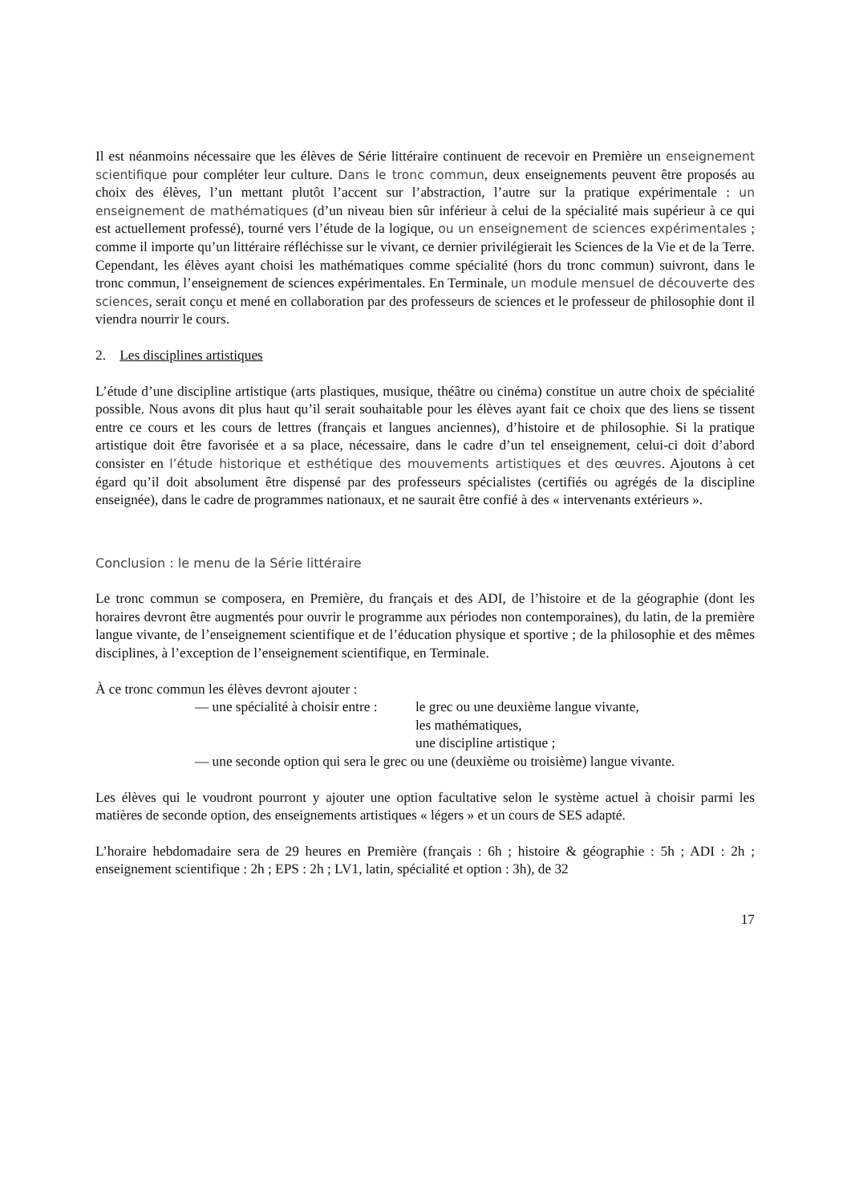Il est néanmoins nécessaire que les élèves de Série littéraire continuent de recevoir en Première un enseignement scientifique pour compléter leur culture. Dans le tronc commun, deux enseignements peuvent être proposés au choix des élèves, l’un mettant plutôt l’accent sur l’abstraction, l’autre sur la pratique expérimentale : un enseignement de mathématiques (d’un niveau bien sûr inférieur à celui de la spécialité mais supérieur à ce qui est actuellement professé), tourné vers l’étude de la logique, ou un enseignement de sciences expérimentales ; comme il importe qu’un littéraire réfléchisse sur le vivant, ce dernier privilégierait les Sciences de la Vie et de la Terre. Cependant, les élèves ayant choisi les mathématiques comme spécialité (hors du tronc commun) suivront, dans le tronc commun, l’enseignement de sciences expérimentales. En Terminale, un module mensuel de découverte des sciences, serait conçu et mené en collaboration par des professeurs de sciences et le professeur de philosophie dont il viendra nourrir le cours.
2. Les disciplines artistiques
L’étude d’une discipline artistique (arts plastiques, musique, théâtre ou cinéma) constitue un autre choix de spécialité possible. Nous avons dit plus haut qu’il serait souhaitable pour les élèves ayant fait ce choix que des liens se tissent entre ce cours et les cours de lettres (français et langues anciennes), d’histoire et de philosophie. Si la pratique artistique doit être favorisée et a sa place, nécessaire, dans le cadre d’un tel enseignement, celui-ci doit d’abord consister en l’étude historique et esthétique des mouvements artistiques et des œuvres. Ajoutons à cet égard qu’il doit absolument être dispensé par des professeurs spécialistes (certifiés ou agrégés de la discipline enseignée), dans le cadre de programmes nationaux, et ne saurait être confié à des « intervenants extérieurs ».
Conclusion : le menu de la Série littéraire
Le tronc commun se composera, en Première, du français et des ADI, de l’histoire et de la géographie (dont les horaires devront être augmentés pour ouvrir le programme aux périodes non contemporaines), du latin, de la première langue vivante, de l’enseignement scientifique et de l’éducation physique et sportive ; de la philosophie et des mêmes disciplines, à l’exception de l’enseignement scientifique, en Terminale.
À ce tronc commun les élèves devront ajouter :
— une spécialité à choisir entre : le grec ou une deuxième langue vivante,
les mathématiques,
une discipline artistique ;
— une seconde option qui sera le grec ou une (deuxième ou troisième) langue vivante.
Les élèves qui le voudront pourront y ajouter une option facultative selon le système actuel à choisir parmi les matières de seconde option, des enseignements artistiques « légers » et un cours de SES adapté.
L’horaire hebdomadaire sera de 29 heures en Première (français : 6h ; histoire & géographie : 5h ; ADI : 2h ; enseignement scientifique : 2h ; EPS : 2h ; LV1, latin, spécialité et option : 3h), de 32
17